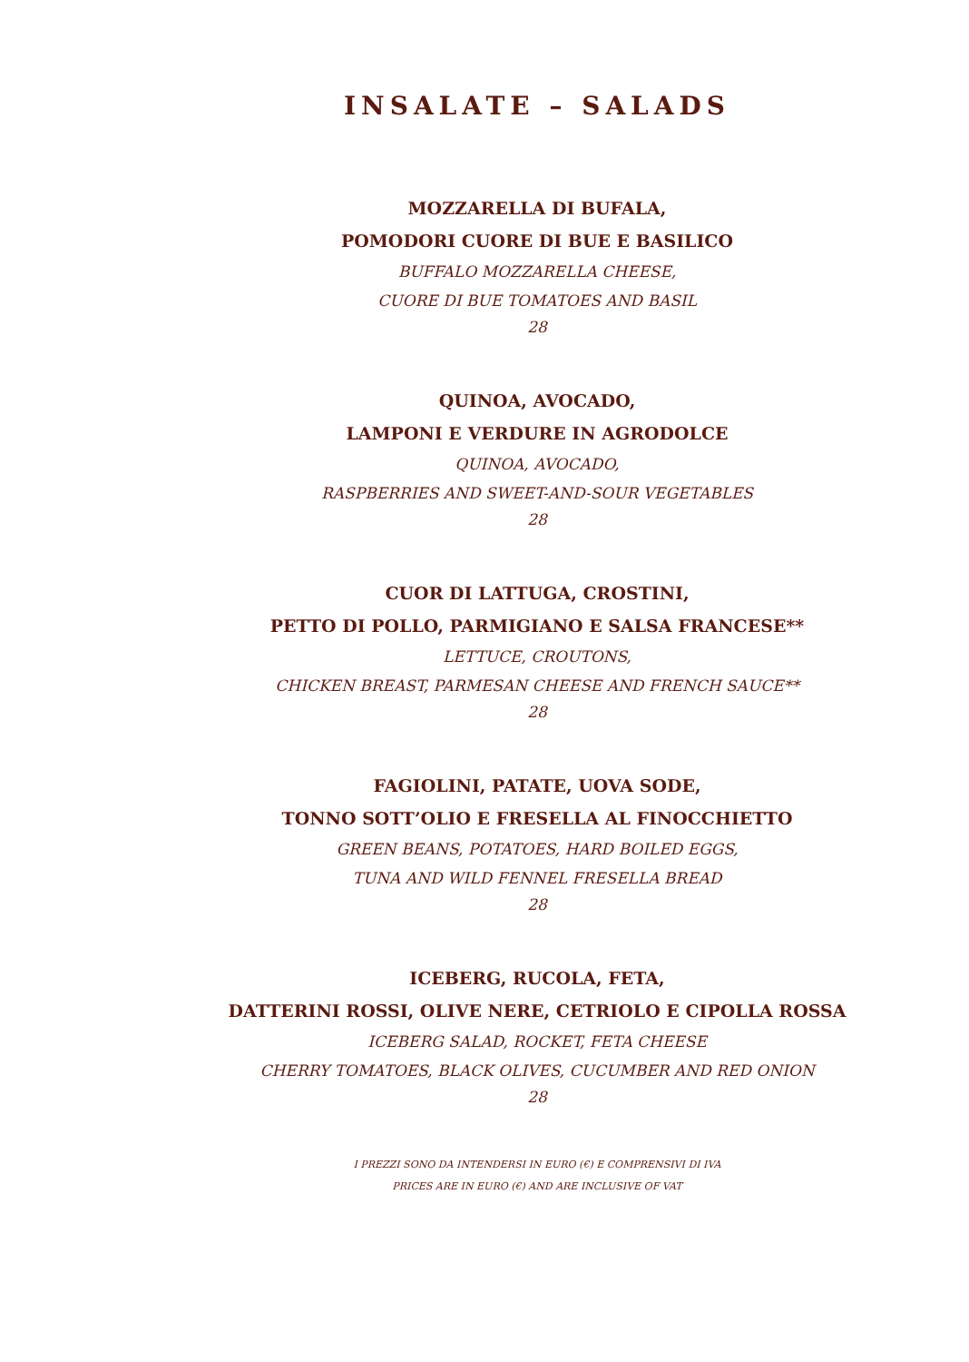INSALATE – SALADS
MOZZARELLA DI BUFALA,
POMODORI CUORE DI BUE E BASILICO
BUFFALO MOZZARELLA CHEESE,
CUORE DI BUE TOMATOES AND BASIL
28
QUINOA, AVOCADO,
LAMPONI E VERDURE IN AGRODOLCE
QUINOA, AVOCADO,
RASPBERRIES AND SWEET-AND-SOUR VEGETABLES
28
CUOR DI LATTUGA, CROSTINI,
PETTO DI POLLO, PARMIGIANO E SALSA FRANCESE**
LETTUCE, CROUTONS,
CHICKEN BREAST, PARMESAN CHEESE AND FRENCH SAUCE**
28
FAGIOLINI, PATATE, UOVA SODE,
TONNO SOTT’OLIO E FRESELLA AL FINOCCHIETTO
GREEN BEANS, POTATOES, HARD BOILED EGGS,
TUNA AND WILD FENNEL FRESELLA BREAD
28
ICEBERG, RUCOLA, FETA,
DATTERINI ROSSI, OLIVE NERE, CETRIOLO E CIPOLLA ROSSA
ICEBERG SALAD, ROCKET, FETA CHEESE
CHERRY TOMATOES, BLACK OLIVES, CUCUMBER AND RED ONION
28
I PREZZI SONO DA INTENDERSI IN EURO (€) E COMPRENSIVI DI IVA
PRICES ARE IN EURO (€) AND ARE INCLUSIVE OF VAT